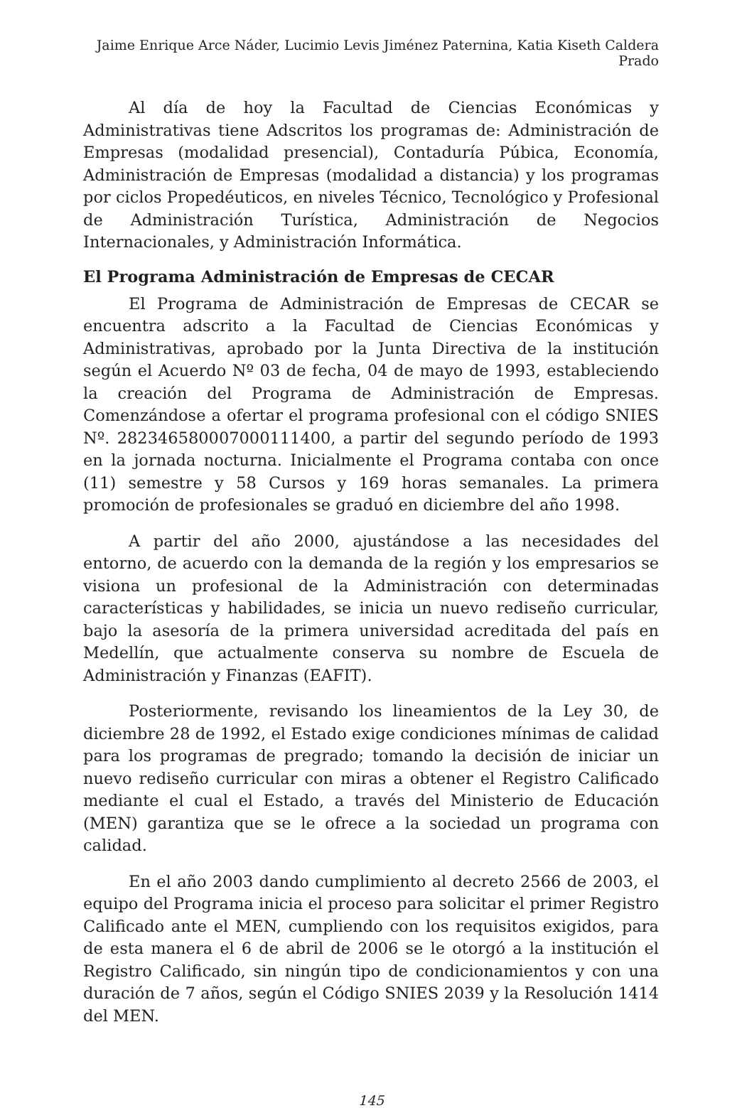Jaime Enrique Arce Náder, Lucimio Levis Jiménez Paternina, Katia Kiseth Caldera Prado
Al día de hoy la Facultad de Ciencias Económicas y Administrativas tiene Adscritos los programas de: Administración de Empresas (modalidad presencial), Contaduría Púbica, Economía, Administración de Empresas (modalidad a distancia) y los programas por ciclos Propedéuticos, en niveles Técnico, Tecnológico y Profesional de Administración Turística, Administración de Negocios Internacionales, y Administración Informática.
El Programa Administración de Empresas de CECAR
El Programa de Administración de Empresas de CECAR se encuentra adscrito a la Facultad de Ciencias Económicas y Administrativas, aprobado por la Junta Directiva de la institución según el Acuerdo Nº 03 de fecha, 04 de mayo de 1993, estableciendo la creación del Programa de Administración de Empresas. Comenzándose a ofertar el programa profesional con el código SNIES Nº. 282346580007000111400, a partir del segundo período de 1993 en la jornada nocturna. Inicialmente el Programa contaba con once (11) semestre y 58 Cursos y 169 horas semanales. La primera promoción de profesionales se graduó en diciembre del año 1998.
A partir del año 2000, ajustándose a las necesidades del entorno, de acuerdo con la demanda de la región y los empresarios se visiona un profesional de la Administración con determinadas características y habilidades, se inicia un nuevo rediseño curricular, bajo la asesoría de la primera universidad acreditada del país en Medellín, que actualmente conserva su nombre de Escuela de Administración y Finanzas (EAFIT).
Posteriormente, revisando los lineamientos de la Ley 30, de diciembre 28 de 1992, el Estado exige condiciones mínimas de calidad para los programas de pregrado; tomando la decisión de iniciar un nuevo rediseño curricular con miras a obtener el Registro Calificado mediante el cual el Estado, a través del Ministerio de Educación (MEN) garantiza que se le ofrece a la sociedad un programa con calidad.
En el año 2003 dando cumplimiento al decreto 2566 de 2003, el equipo del Programa inicia el proceso para solicitar el primer Registro Calificado ante el MEN, cumpliendo con los requisitos exigidos, para de esta manera el 6 de abril de 2006 se le otorgó a la institución el Registro Calificado, sin ningún tipo de condicionamientos y con una duración de 7 años, según el Código SNIES 2039 y la Resolución 1414 del MEN.
145